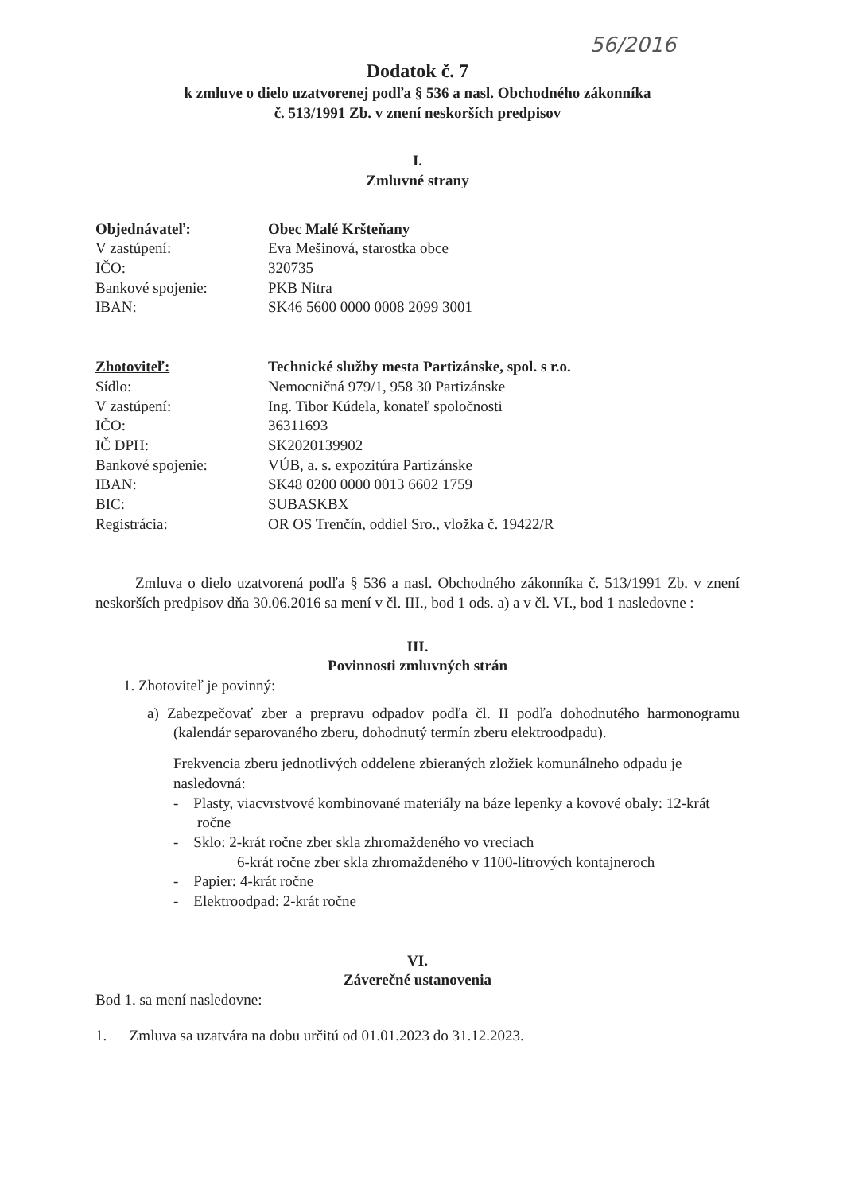56/2016
Dodatok č. 7
k zmluve o dielo uzatvorenej podľa § 536 a nasl. Obchodného zákonníka
č. 513/1991 Zb. v znení neskorších predpisov
I.
Zmluvné strany
| Objednávateľ: | Obec Malé Kršteňany |
| V zastúpení: | Eva Mešinová, starostka obce |
| IČO: | 320735 |
| Bankové spojenie: | PKB Nitra |
| IBAN: | SK46 5600 0000 0008 2099 3001 |
| Zhotoviteľ: | Technické služby mesta Partizánske, spol. s r.o. |
| Sídlo: | Nemocničná 979/1, 958 30 Partizánske |
| V zastúpení: | Ing. Tibor Kúdela, konateľ spoločnosti |
| IČO: | 36311693 |
| IČ DPH: | SK2020139902 |
| Bankové spojenie: | VÚB, a. s. expozitúra Partizánske |
| IBAN: | SK48 0200 0000 0013 6602 1759 |
| BIC: | SUBASKBX |
| Registrácia: | OR OS Trenčín, oddiel Sro., vložka č. 19422/R |
Zmluva o dielo uzatvorená podľa § 536 a nasl. Obchodného zákonníka č. 513/1991 Zb. v znení neskorších predpisov dňa 30.06.2016 sa mení v čl. III., bod 1 ods. a) a v čl. VI., bod 1 nasledovne :
III.
Povinnosti zmluvných strán
1. Zhotoviteľ je povinný:
a) Zabezpečovať zber a prepravu odpadov podľa čl. II podľa dohodnutého harmonogramu (kalendár separovaného zberu, dohodnutý termín zberu elektroodpadu).
Frekvencia zberu jednotlivých oddelene zbieraných zložiek komunálneho odpadu je nasledovná:
- Plasty, viacvrstvové kombinované materiály na báze lepenky a kovové obaly: 12-krát ročne
- Sklo: 2-krát ročne zber skla zhromaždeného vo vreciach
6-krát ročne zber skla zhromaždeného v 1100-litrových kontajneroch
- Papier: 4-krát ročne
- Elektroodpad: 2-krát ročne
VI.
Záverečné ustanovenia
Bod 1. sa mení nasledovne:
1. Zmluva sa uzatvára na dobu určitú od 01.01.2023 do 31.12.2023.